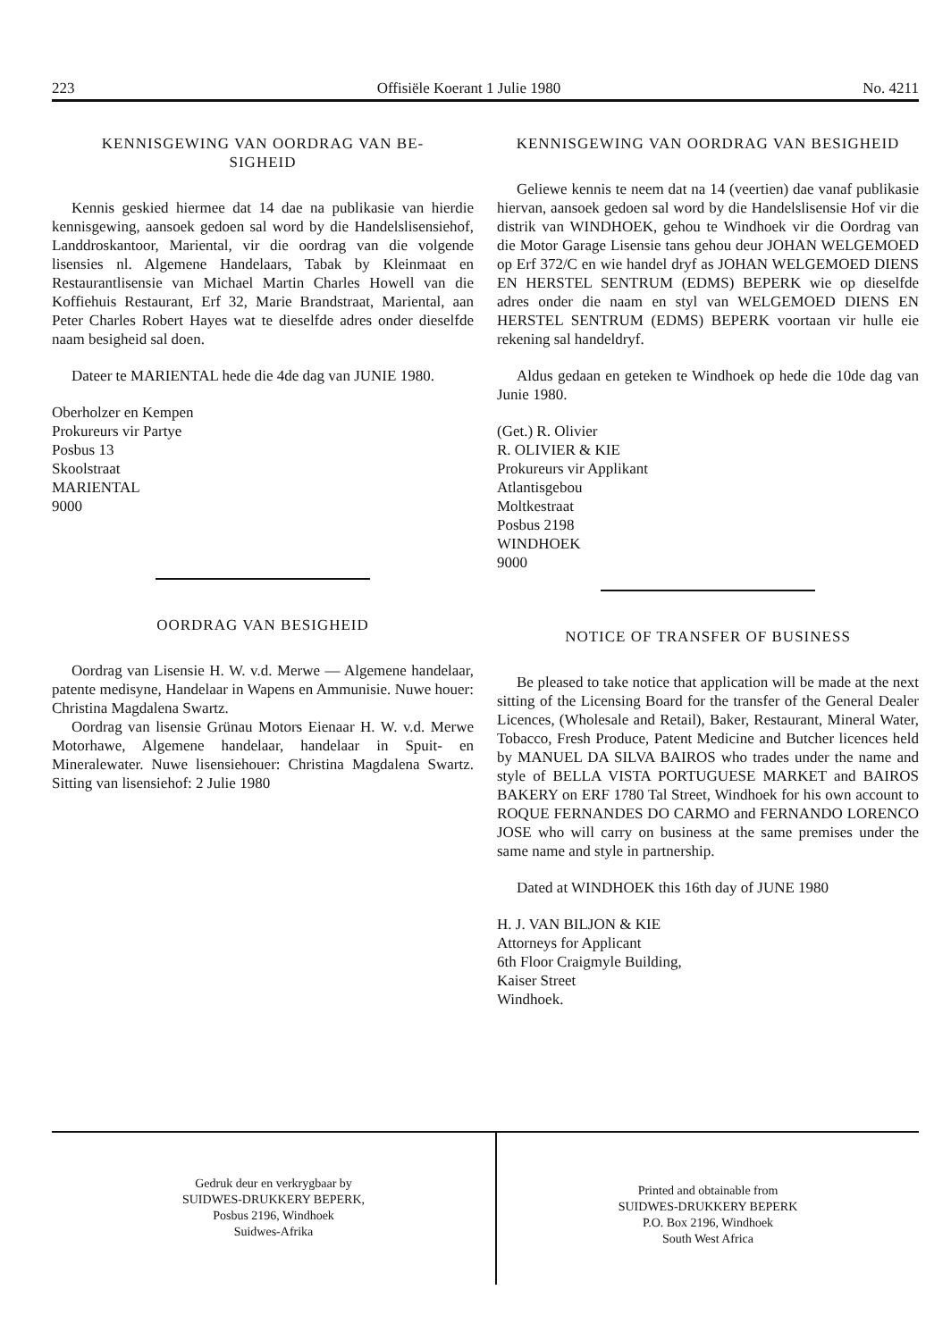223 Offisiële Koerant 1 Julie 1980 No. 4211
KENNISGEWING VAN OORDRAG VAN BE-
SIGHEID
Kennis geskied hiermee dat 14 dae na publikasie van hierdie kennisgewing, aansoek gedoen sal word by die Handelslisensiehof, Landdroskantoor, Mariental, vir die oordrag van die volgende lisensies nl. Algemene Handelaars, Tabak by Kleinmaat en Restaurantlisensie van Michael Martin Charles Howell van die Koffiehuis Restaurant, Erf 32, Marie Brandstraat, Mariental, aan Peter Charles Robert Hayes wat te dieselfde adres onder dieselfde naam besigheid sal doen.
Dateer te MARIENTAL hede die 4de dag van JUNIE 1980.
Oberholzer en Kempen
Prokureurs vir Partye
Posbus 13
Skoolstraat
MARIENTAL
9000
OORDRAG VAN BESIGHEID
Oordrag van Lisensie H. W. v.d. Merwe — Algemene handelaar, patente medisyne, Handelaar in Wapens en Ammunisie. Nuwe houer: Christina Magdalena Swartz.
Oordrag van lisensie Grünau Motors Eienaar H. W. v.d. Merwe Motorhawe, Algemene handelaar, handelaar in Spuit- en Mineralewater. Nuwe lisensiehouer: Christina Magdalena Swartz. Sitting van lisensiehof: 2 Julie 1980
KENNISGEWING VAN OORDRAG VAN BESIGHEID
Geliewe kennis te neem dat na 14 (veertien) dae vanaf publikasie hiervan, aansoek gedoen sal word by die Handelslisensie Hof vir die distrik van WINDHOEK, gehou te Windhoek vir die Oordrag van die Motor Garage Lisensie tans gehou deur JOHAN WELGEMOED op Erf 372/C en wie handel dryf as JOHAN WELGEMOED DIENS EN HERSTEL SENTRUM (EDMS) BEPERK wie op dieselfde adres onder die naam en styl van WELGEMOED DIENS EN HERSTEL SENTRUM (EDMS) BEPERK voortaan vir hulle eie rekening sal handeldryf.
Aldus gedaan en geteken te Windhoek op hede die 10de dag van Junie 1980.
(Get.) R. Olivier
R. OLIVIER & KIE
Prokureurs vir Applikant
Atlantisgebou
Moltkestraat
Posbus 2198
WINDHOEK
9000
NOTICE OF TRANSFER OF BUSINESS
Be pleased to take notice that application will be made at the next sitting of the Licensing Board for the transfer of the General Dealer Licences, (Wholesale and Retail), Baker, Restaurant, Mineral Water, Tobacco, Fresh Produce, Patent Medicine and Butcher licences held by MANUEL DA SILVA BAIROS who trades under the name and style of BELLA VISTA PORTUGUESE MARKET and BAIROS BAKERY on ERF 1780 Tal Street, Windhoek for his own account to ROQUE FERNANDES DO CARMO and FERNANDO LORENCO JOSE who will carry on business at the same premises under the same name and style in partnership.
Dated at WINDHOEK this 16th day of JUNE 1980
H. J. VAN BILJON & KIE
Attorneys for Applicant
6th Floor Craigmyle Building,
Kaiser Street
Windhoek.
Gedruk deur en verkrygbaar by
SUIDWES-DRUKKERY BEPERK,
Posbus 2196, Windhoek
Suidwes-Afrika
Printed and obtainable from
SUIDWES-DRUKKERY BEPERK
P.O. Box 2196, Windhoek
South West Africa